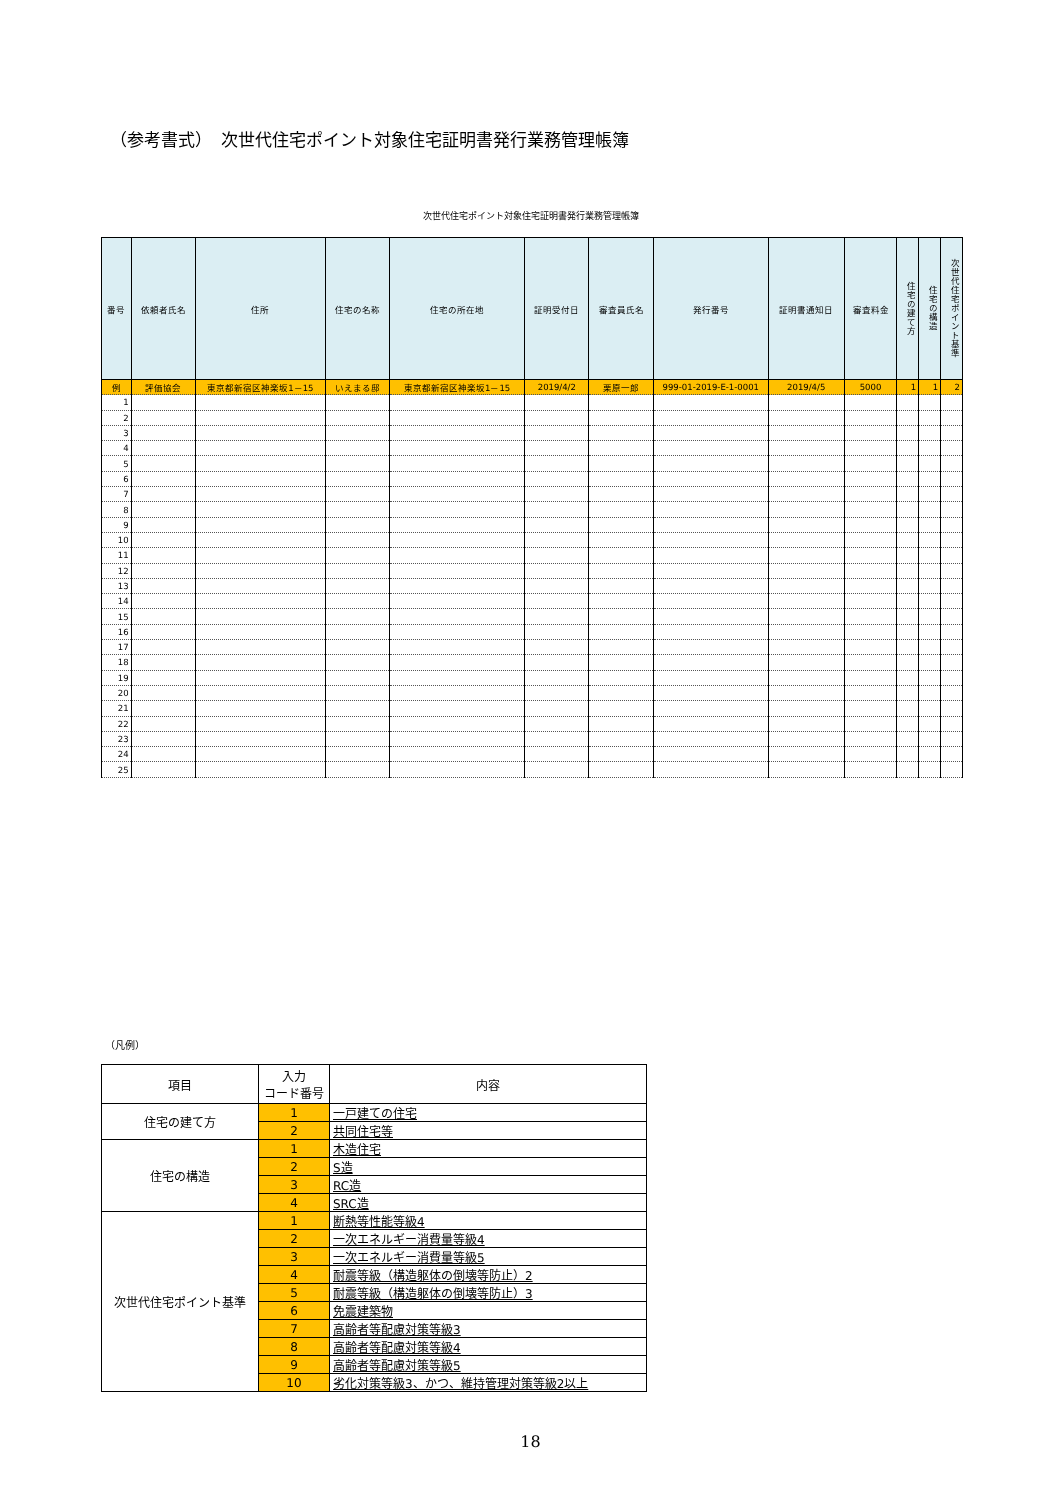（参考書式）　次世代住宅ポイント対象住宅証明書発行業務管理帳簿
次世代住宅ポイント対象住宅証明書発行業務管理帳簿
| 番号 | 依頼者氏名 | 住所 | 住宅の名称 | 住宅の所在地 | 証明受付日 | 審査員氏名 | 発行番号 | 証明書通知日 | 審査料金 | 住宅の建て方 | 住宅の構造 | 次世代住宅ポイント基準 |
| --- | --- | --- | --- | --- | --- | --- | --- | --- | --- | --- | --- | --- |
| 例 | 評価協会 | 東京都新宿区神楽坂1－15 | いえまる邸 | 東京都新宿区神楽坂1－15 | 2019/4/2 | 栗原一郎 | 999-01-2019-E-1-0001 | 2019/4/5 | 5000 | 1 | 1 | 2 |
| 1 | | | | | | | | | | | | |
| 2 | | | | | | | | | | | | |
| 3 | | | | | | | | | | | | |
| 4 | | | | | | | | | | | | |
| 5 | | | | | | | | | | | | |
| 6 | | | | | | | | | | | | |
| 7 | | | | | | | | | | | | |
| 8 | | | | | | | | | | | | |
| 9 | | | | | | | | | | | | |
| 10 | | | | | | | | | | | | |
| 11 | | | | | | | | | | | | |
| 12 | | | | | | | | | | | | |
| 13 | | | | | | | | | | | | |
| 14 | | | | | | | | | | | | |
| 15 | | | | | | | | | | | | |
| 16 | | | | | | | | | | | | |
| 17 | | | | | | | | | | | | |
| 18 | | | | | | | | | | | | |
| 19 | | | | | | | | | | | | |
| 20 | | | | | | | | | | | | |
| 21 | | | | | | | | | | | | |
| 22 | | | | | | | | | | | | |
| 23 | | | | | | | | | | | | |
| 24 | | | | | | | | | | | | |
| 25 | | | | | | | | | | | | |
（凡例）
| 項目 | 入力 コード番号 | 内容 |
| --- | --- | --- |
| 住宅の建て方 | 1 | 一戸建ての住宅 |
| | 2 | 共同住宅等 |
| 住宅の構造 | 1 | 木造住宅 |
| | 2 | S造 |
| | 3 | RC造 |
| | 4 | SRC造 |
| 次世代住宅ポイント基準 | 1 | 断熱等性能等級4 |
| | 2 | 一次エネルギー消費量等級4 |
| | 3 | 一次エネルギー消費量等級5 |
| | 4 | 耐震等級（構造躯体の倒壊等防止）2 |
| | 5 | 耐震等級（構造躯体の倒壊等防止）3 |
| | 6 | 免震建築物 |
| | 7 | 高齢者等配慮対策等級3 |
| | 8 | 高齢者等配慮対策等級4 |
| | 9 | 高齢者等配慮対策等級5 |
| | 10 | 劣化対策等級3、かつ、維持管理対策等級2以上 |
18